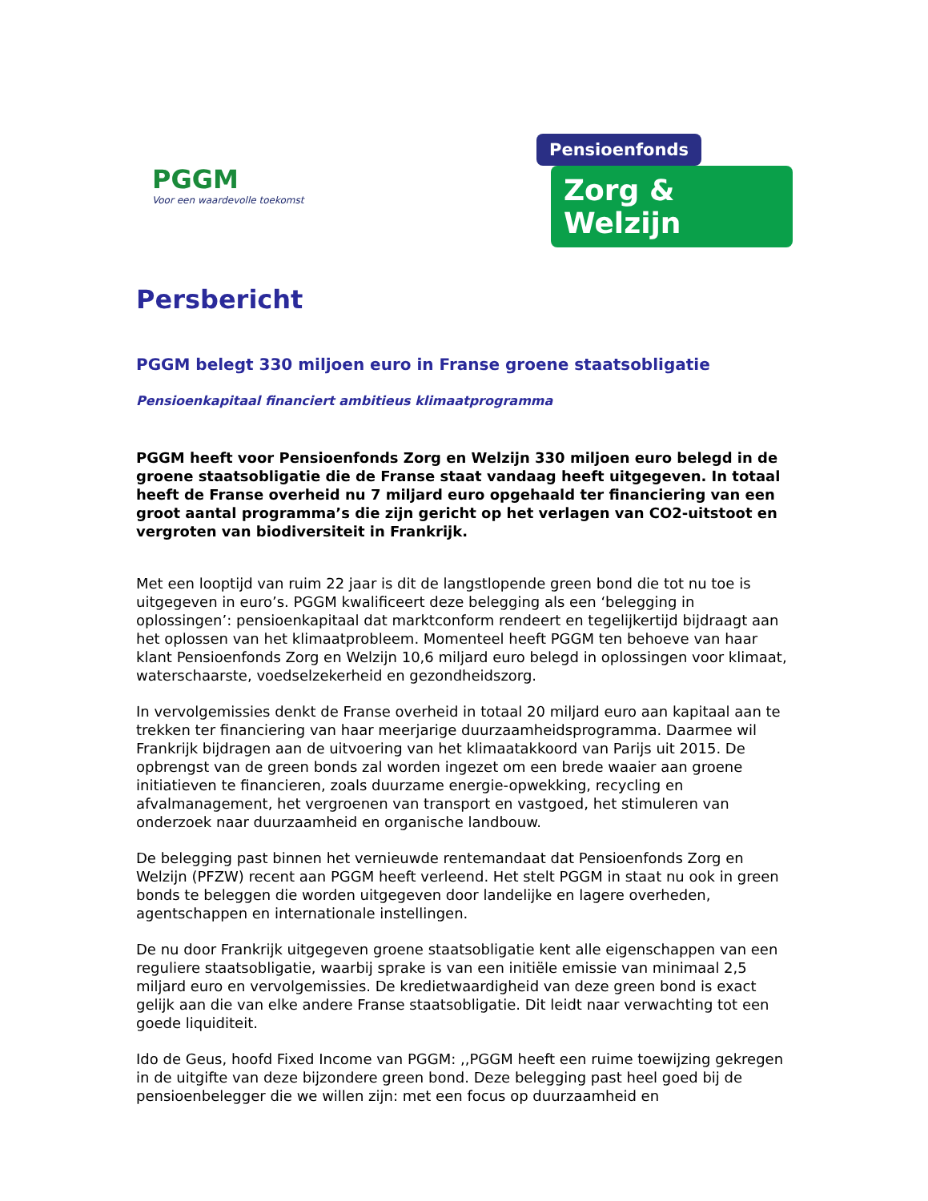PGGM
Voor een waardevolle toekomst
Pensioenfonds
Zorg & Welzijn
Persbericht
PGGM belegt 330 miljoen euro in Franse groene staatsobligatie
Pensioenkapitaal financiert ambitieus klimaatprogramma
PGGM heeft voor Pensioenfonds Zorg en Welzijn 330 miljoen euro belegd in de groene staatsobligatie die de Franse staat vandaag heeft uitgegeven. In totaal heeft de Franse overheid nu 7 miljard euro opgehaald ter financiering van een groot aantal programma’s die zijn gericht op het verlagen van CO2-uitstoot en vergroten van biodiversiteit in Frankrijk.
Met een looptijd van ruim 22 jaar is dit de langstlopende green bond die tot nu toe is uitgegeven in euro’s. PGGM kwalificeert deze belegging als een ‘belegging in oplossingen’: pensioenkapitaal dat marktconform rendeert en tegelijkertijd bijdraagt aan het oplossen van het klimaatprobleem. Momenteel heeft PGGM ten behoeve van haar klant Pensioenfonds Zorg en Welzijn 10,6 miljard euro belegd in oplossingen voor klimaat, waterschaarste, voedselzekerheid en gezondheidszorg.
In vervolgemissies denkt de Franse overheid in totaal 20 miljard euro aan kapitaal aan te trekken ter financiering van haar meerjarige duurzaamheidsprogramma. Daarmee wil Frankrijk bijdragen aan de uitvoering van het klimaatakkoord van Parijs uit 2015. De opbrengst van de green bonds zal worden ingezet om een brede waaier aan groene initiatieven te financieren, zoals duurzame energie-opwekking, recycling en afvalmanagement, het vergroenen van transport en vastgoed, het stimuleren van onderzoek naar duurzaamheid en organische landbouw.
De belegging past binnen het vernieuwde rentemandaat dat Pensioenfonds Zorg en Welzijn (PFZW) recent aan PGGM heeft verleend. Het stelt PGGM in staat nu ook in green bonds te beleggen die worden uitgegeven door landelijke en lagere overheden, agentschappen en internationale instellingen.
De nu door Frankrijk uitgegeven groene staatsobligatie kent alle eigenschappen van een reguliere staatsobligatie, waarbij sprake is van een initiële emissie van minimaal 2,5 miljard euro en vervolgemissies. De kredietwaardigheid van deze green bond is exact gelijk aan die van elke andere Franse staatsobligatie. Dit leidt naar verwachting tot een goede liquiditeit.
Ido de Geus, hoofd Fixed Income van PGGM: ,,PGGM heeft een ruime toewijzing gekregen in de uitgifte van deze bijzondere green bond. Deze belegging past heel goed bij de pensioenbelegger die we willen zijn: met een focus op duurzaamheid en